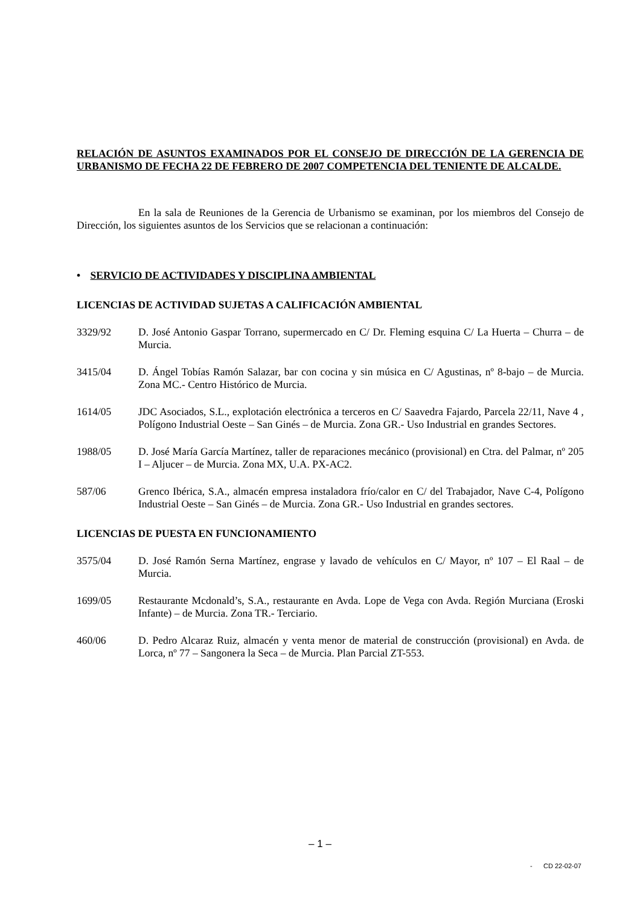RELACIÓN DE ASUNTOS EXAMINADOS POR EL CONSEJO DE DIRECCIÓN DE LA GERENCIA DE URBANISMO DE FECHA 22 DE FEBRERO DE 2007 COMPETENCIA DEL TENIENTE DE ALCALDE.
En la sala de Reuniones de la Gerencia de Urbanismo se examinan, por los miembros del Consejo de Dirección, los siguientes asuntos de los Servicios que se relacionan a continuación:
• SERVICIO DE ACTIVIDADES Y DISCIPLINA AMBIENTAL
LICENCIAS DE ACTIVIDAD SUJETAS A CALIFICACIÓN AMBIENTAL
3329/92 D. José Antonio Gaspar Torrano, supermercado en C/ Dr. Fleming esquina C/ La Huerta – Churra – de Murcia.
3415/04 D. Ángel Tobías Ramón Salazar, bar con cocina y sin música en C/ Agustinas, nº 8-bajo – de Murcia. Zona MC.- Centro Histórico de Murcia.
1614/05 JDC Asociados, S.L., explotación electrónica a terceros en C/ Saavedra Fajardo, Parcela 22/11, Nave 4 , Polígono Industrial Oeste – San Ginés – de Murcia. Zona GR.- Uso Industrial en grandes Sectores.
1988/05 D. José María García Martínez, taller de reparaciones mecánico (provisional) en Ctra. del Palmar, nº 205 I – Aljucer – de Murcia. Zona MX, U.A. PX-AC2.
587/06 Grenco Ibérica, S.A., almacén empresa instaladora frío/calor en C/ del Trabajador, Nave C-4, Polígono Industrial Oeste – San Ginés – de Murcia. Zona GR.- Uso Industrial en grandes sectores.
LICENCIAS DE PUESTA EN FUNCIONAMIENTO
3575/04 D. José Ramón Serna Martínez, engrase y lavado de vehículos en C/ Mayor, nº 107 – El Raal – de Murcia.
1699/05 Restaurante Mcdonald’s, S.A., restaurante en Avda. Lope de Vega con Avda. Región Murciana (Eroski Infante) – de Murcia. Zona TR.- Terciario.
460/06 D. Pedro Alcaraz Ruiz, almacén y venta menor de material de construcción (provisional) en Avda. de Lorca, nº 77 – Sangonera la Seca – de Murcia. Plan Parcial ZT-553.
– 1 –
- CD 22-02-07